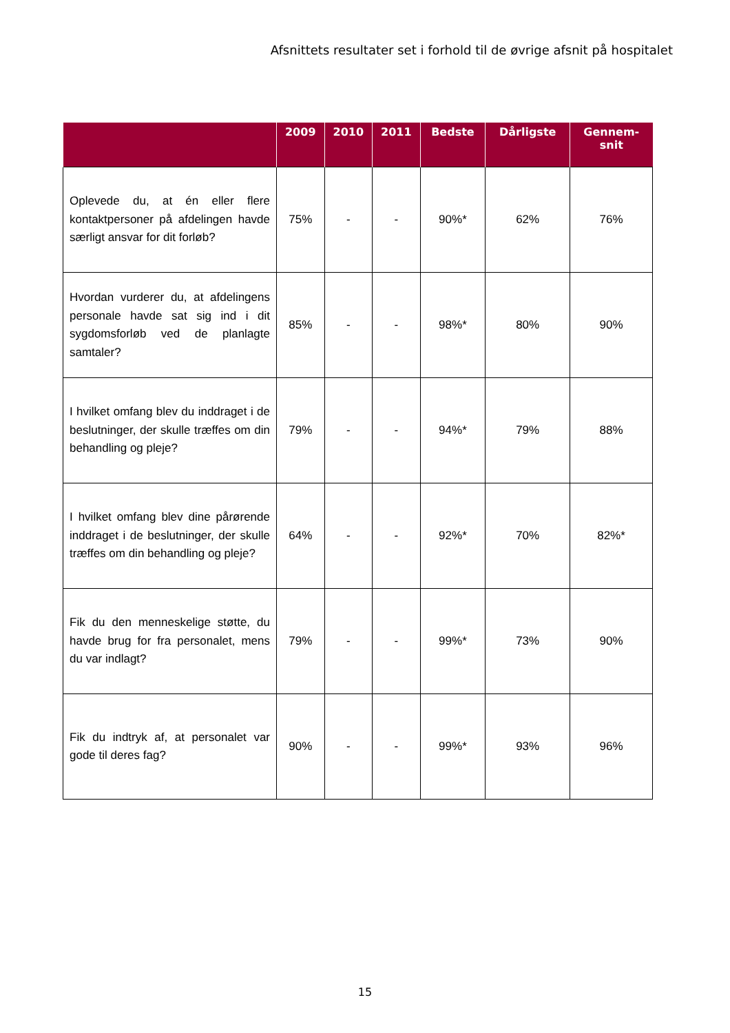Afsnittets resultater set i forhold til de øvrige afsnit på hospitalet
| | 2009 | 2010 | 2011 | Bedste | Dårligste | Gennem- snit |
| --- | --- | --- | --- | --- | --- | --- |
| Oplevede du, at én eller flere kontaktpersoner på afdelingen havde særligt ansvar for dit forløb? | 75% | - | - | 90%* | 62% | 76% |
| Hvordan vurderer du, at afdelingens personale havde sat sig ind i dit sygdomsforløb ved de planlagte samtaler? | 85% | - | - | 98%* | 80% | 90% |
| I hvilket omfang blev du inddraget i de beslutninger, der skulle træffes om din behandling og pleje? | 79% | - | - | 94%* | 79% | 88% |
| I hvilket omfang blev dine pårørende inddraget i de beslutninger, der skulle træffes om din behandling og pleje? | 64% | - | - | 92%* | 70% | 82%* |
| Fik du den menneskelige støtte, du havde brug for fra personalet, mens du var indlagt? | 79% | - | - | 99%* | 73% | 90% |
| Fik du indtryk af, at personalet var gode til deres fag? | 90% | - | - | 99%* | 93% | 96% |
15